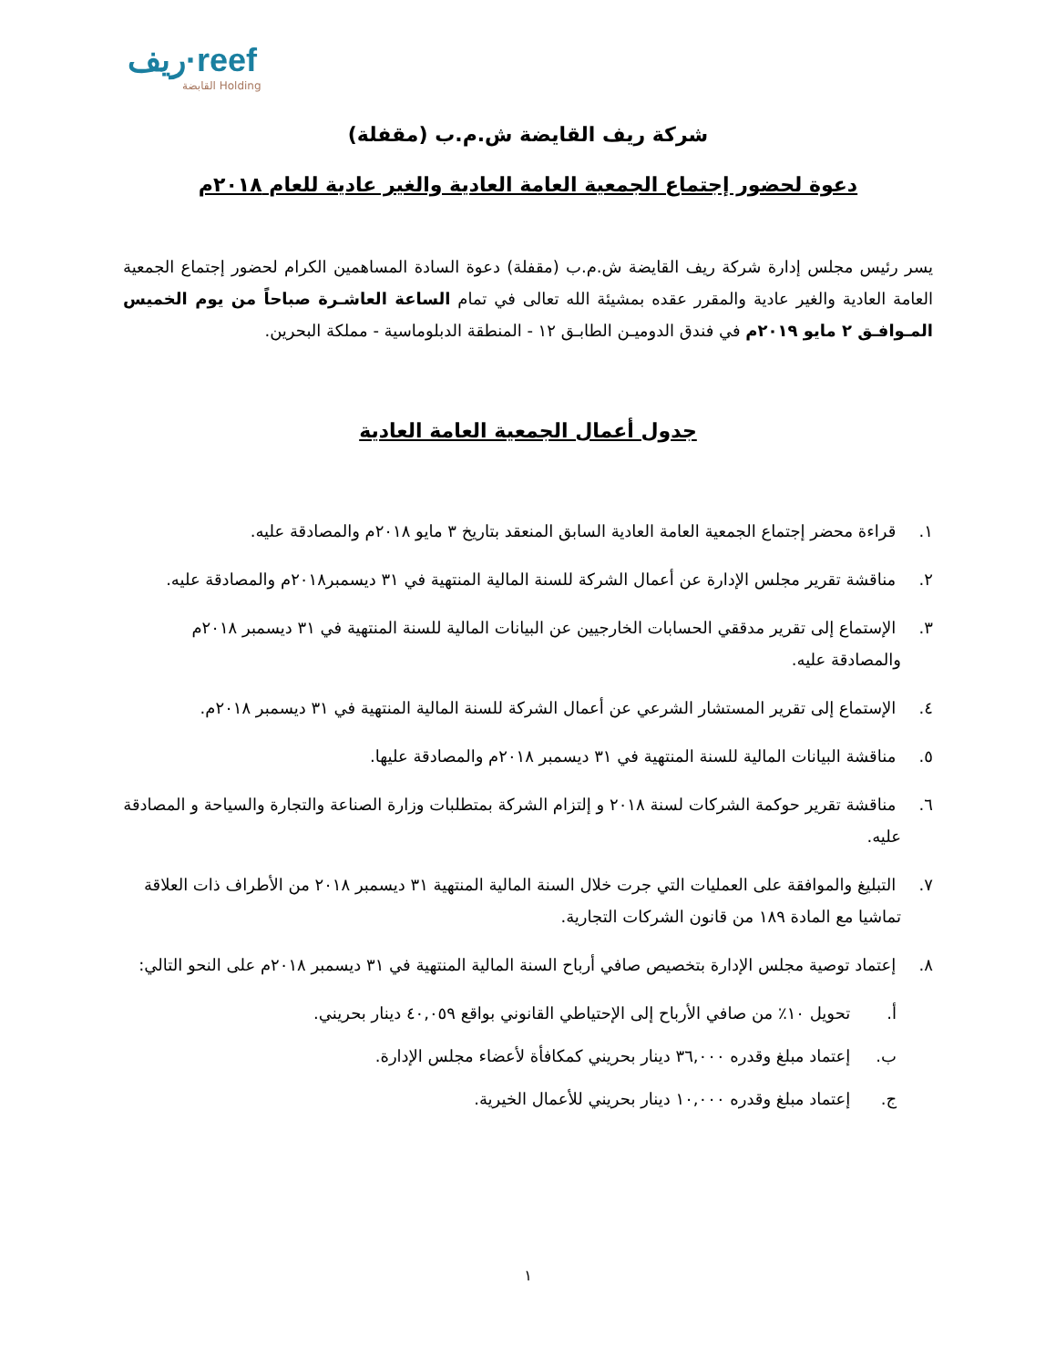ريف·reef
القابضة Holding
شركة ريف القايضة ش.م.ب (مقفلة)
دعوة لحضور إجتماع الجمعية العامة العادية والغير عادية للعام ٢٠١٨م
يسر رئيس مجلس إدارة شركة ريف القايضة ش.م.ب (مقفلة) دعوة السادة المساهمين الكرام لحضور إجتماع الجمعية العامة العادية والغير عادية والمقرر عقده بمشيئة الله تعالى في تمام الساعة العاشـرة صباحاً من يوم الخميس المـوافـق ٢ مايو ٢٠١٩م في فندق الدوميـن الطابـق ١٢ - المنطقة الدبلوماسية - مملكة البحرين.
جدول أعمال الجمعية العامة العادية
١. قراءة محضر إجتماع الجمعية العامة العادية السابق المنعقد بتاريخ ٣ مايو ٢٠١٨م والمصادقة عليه.
٢. مناقشة تقرير مجلس الإدارة عن أعمال الشركة للسنة المالية المنتهية في ٣١ ديسمبر٢٠١٨م والمصادقة عليه.
٣. الإستماع إلى تقرير مدققي الحسابات الخارجيين عن البيانات المالية للسنة المنتهية في ٣١ ديسمبر ٢٠١٨م والمصادقة عليه.
٤. الإستماع إلى تقرير المستشار الشرعي عن أعمال الشركة للسنة المالية المنتهية في ٣١ ديسمبر ٢٠١٨م.
٥. مناقشة البيانات المالية للسنة المنتهية في ٣١ ديسمبر ٢٠١٨م والمصادقة عليها.
٦. مناقشة تقرير حوكمة الشركات لسنة ٢٠١٨ و إلتزام الشركة بمتطلبات وزارة الصناعة والتجارة والسياحة و المصادقة عليه.
٧. التبليغ والموافقة على العمليات التي جرت خلال السنة المالية المنتهية ٣١ ديسمبر ٢٠١٨ من الأطراف ذات العلاقة تماشيا مع المادة ١٨٩ من قانون الشركات التجارية.
٨. إعتماد توصية مجلس الإدارة بتخصيص صافي أرباح السنة المالية المنتهية في ٣١ ديسمبر ٢٠١٨م على النحو التالي:
أ. تحويل ١٠٪ من صافي الأرباح إلى الإحتياطي القانوني بواقع ٤٠,٠٥٩ دينار بحريني.
ب. إعتماد مبلغ وقدره ٣٦,٠٠٠ دينار بحريني كمكافأة لأعضاء مجلس الإدارة.
ج. إعتماد مبلغ وقدره ١٠,٠٠٠ دينار بحريني للأعمال الخيرية.
١